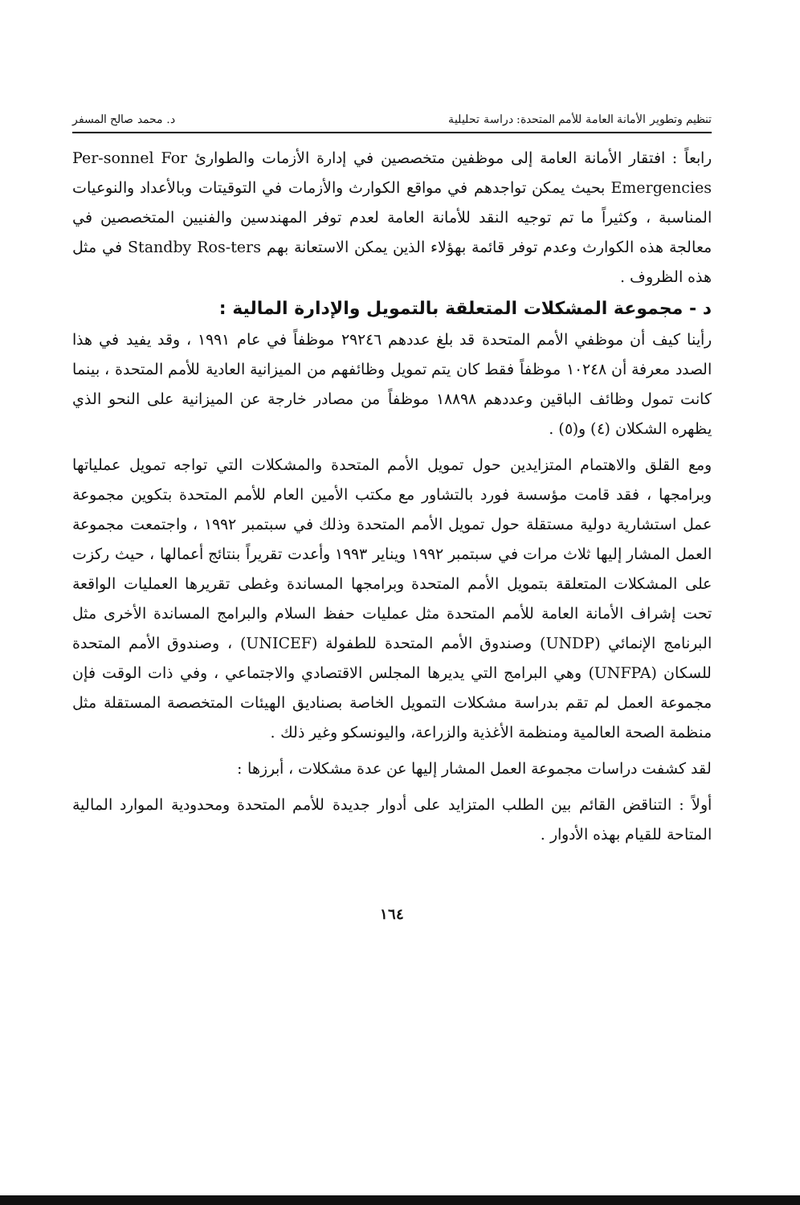تنظيم وتطوير الأمانة العامة للأمم المتحدة: دراسة تحليلية د. محمد صالح المسفر
رابعاً : افتقار الأمانة العامة إلى موظفين متخصصين في إدارة الأزمات والطوارئ Per-sonnel For Emergencies بحيث يمكن تواجدهم في مواقع الكوارث والأزمات في التوقيتات وبالأعداد والنوعيات المناسبة ، وكثيراً ما تم توجيه النقد للأمانة العامة لعدم توفر المهندسين والفنيين المتخصصين في معالجة هذه الكوارث وعدم توفر قائمة بهؤلاء الذين يمكن الاستعانة بهم Standby Ros-ters في مثل هذه الظروف .
د - مجموعة المشكلات المتعلقة بالتمويل والإدارة المالية :
رأينا كيف أن موظفي الأمم المتحدة قد بلغ عددهم ٢٩٢٤٦ موظفاً في عام ١٩٩١ ، وقد يفيد في هذا الصدد معرفة أن ١٠٢٤٨ موظفاً فقط كان يتم تمويل وظائفهم من الميزانية العادية للأمم المتحدة ، بينما كانت تمول وظائف الباقين وعددهم ١٨٨٩٨ موظفاً من مصادر خارجة عن الميزانية على النحو الذي يظهره الشكلان (٤) و(٥) .
ومع القلق والاهتمام المتزايدين حول تمويل الأمم المتحدة والمشكلات التي تواجه تمويل عملياتها وبرامجها ، فقد قامت مؤسسة فورد بالتشاور مع مكتب الأمين العام للأمم المتحدة بتكوين مجموعة عمل استشارية دولية مستقلة حول تمويل الأمم المتحدة وذلك في سبتمبر ١٩٩٢ ، واجتمعت مجموعة العمل المشار إليها ثلاث مرات في سبتمبر ١٩٩٢ ويناير ١٩٩٣ وأعدت تقريراً بنتائج أعمالها ، حيث ركزت على المشكلات المتعلقة بتمويل الأمم المتحدة وبرامجها المساندة وغطى تقريرها العمليات الواقعة تحت إشراف الأمانة العامة للأمم المتحدة مثل عمليات حفظ السلام والبرامج المساندة الأخرى مثل البرنامج الإنمائي (UNDP) وصندوق الأمم المتحدة للطفولة (UNICEF) ، وصندوق الأمم المتحدة للسكان (UNFPA) وهي البرامج التي يديرها المجلس الاقتصادي والاجتماعي ، وفي ذات الوقت فإن مجموعة العمل لم تقم بدراسة مشكلات التمويل الخاصة بصناديق الهيئات المتخصصة المستقلة مثل منظمة الصحة العالمية ومنظمة الأغذية والزراعة، واليونسكو وغير ذلك .
لقد كشفت دراسات مجموعة العمل المشار إليها عن عدة مشكلات ، أبرزها :
أولاً : التناقض القائم بين الطلب المتزايد على أدوار جديدة للأمم المتحدة ومحدودية الموارد المالية المتاحة للقيام بهذه الأدوار .
١٦٤